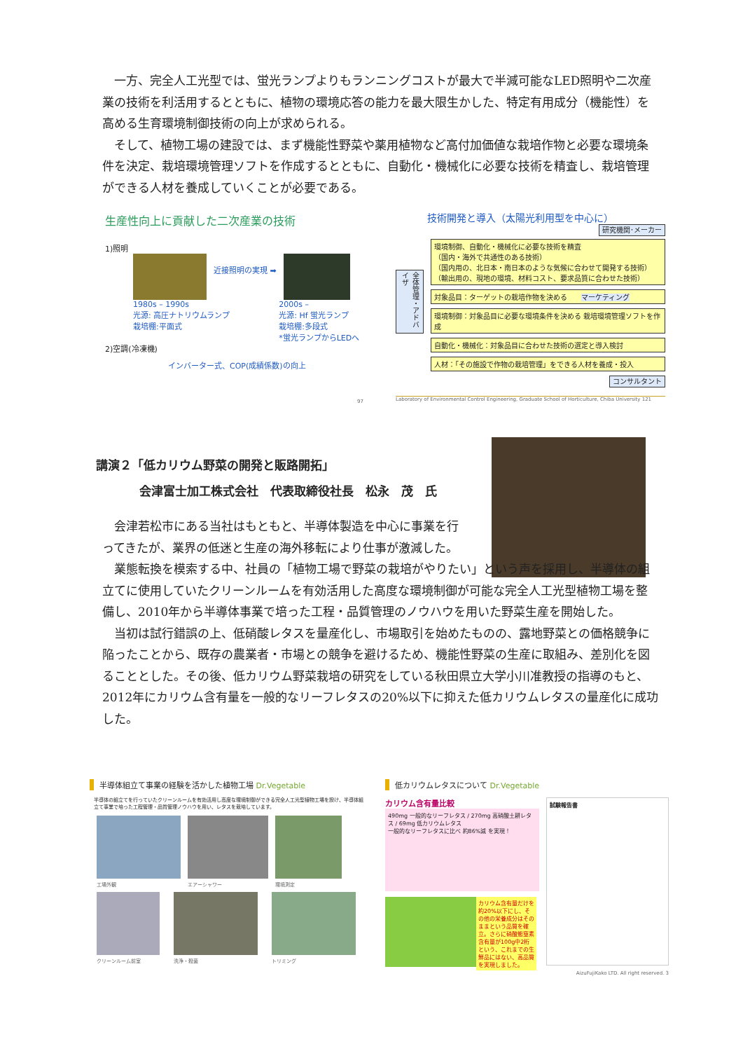一方、完全人工光型では、蛍光ランプよりもランニングコストが最大で半減可能なLED照明や二次産業の技術を利活用するとともに、植物の環境応答の能力を最大限生かした、特定有用成分（機能性）を高める生育環境制御技術の向上が求められる。
そして、植物工場の建設では、まず機能性野菜や薬用植物など高付加価値な栽培作物と必要な環境条件を決定、栽培環境管理ソフトを作成するとともに、自動化・機械化に必要な技術を精査し、栽培管理ができる人材を養成していくことが必要である。
生産性向上に貢献した二次産業の技術
1)照明
近接照明の実現 ➡
1980s – 1990s
光源: 高圧ナトリウムランプ
栽培棚:平面式
2000s –
光源: Hf 蛍光ランプ
栽培棚:多段式
*蛍光ランプからLEDへ
2)空調(冷凍機)
インバーター式、COP(成績係数)の向上
97
技術開発と導入（太陽光利用型を中心に）
研究機関･メーカー
全体管理・アドバイザ
環境制御、自動化・機械化に必要な技術を精査
（国内・海外で共通性のある技術）
（国内用の、北日本・南日本のような気候に合わせて開発する技術）
（輸出用の、現地の環境、材料コスト、要求品質に合わせた技術）
対象品目：ターゲットの栽培作物を決める　　マーケティング
環境制御：対象品目に必要な環境条件を決める 栽培環境管理ソフトを作成
自動化・機械化：対象品目に合わせた技術の選定と導入検討
人材：「その施設で作物の栽培管理」をできる人材を養成・投入
コンサルタント
Laboratory of Environmental Control Engineering, Graduate School of Horticulture, Chiba University 121
講演２「低カリウム野菜の開発と販路開拓」
会津富士加工株式会社　代表取締役社長　松永　茂　氏
会津若松市にある当社はもともと、半導体製造を中心に事業を行ってきたが、業界の低迷と生産の海外移転により仕事が激減した。
業態転換を模索する中、社員の「植物工場で野菜の栽培がやりたい」という声を採用し、半導体の組立てに使用していたクリーンルームを有効活用した高度な環境制御が可能な完全人工光型植物工場を整備し、2010年から半導体事業で培った工程・品質管理のノウハウを用いた野菜生産を開始した。
当初は試行錯誤の上、低硝酸レタスを量産化し、市場取引を始めたものの、露地野菜との価格競争に陥ったことから、既存の農業者・市場との競争を避けるため、機能性野菜の生産に取組み、差別化を図ることとした。その後、低カリウム野菜栽培の研究をしている秋田県立大学小川准教授の指導のもと、2012年にカリウム含有量を一般的なリーフレタスの20%以下に抑えた低カリウムレタスの量産化に成功した。
半導体組立て事業の経験を活かした植物工場 Dr.Vegetable
半導体の組立てを行っていたクリーンルームを有効活用し高度な環境制御ができる完全人工光型植物工場を設け、半導体組立て事業で培った工程管理・品質管理ノウハウを用い、レタスを栽培しています。
工場外観 エアーシャワー 環境測定
クリーンルーム前室 洗浄・殺菌 トリミング
低カリウムレタスについて Dr.Vegetable
カリウム含有量比較
490mg 一般的なリーフレタス / 270mg 高硝酸土耕レタス / 69mg 低カリウムレタス
一般的なリーフレタスに比べ 約86%減 を実現！
カリウム含有量だけを約20%以下にし、その他の栄養成分はそのままという品質を確立。さらに硝酸態窒素含有量が100g中2桁という、これまでの生鮮品にはない、高品質を実現しました。
試験報告書
AizuFujiKako LTD. All right reserved. 3